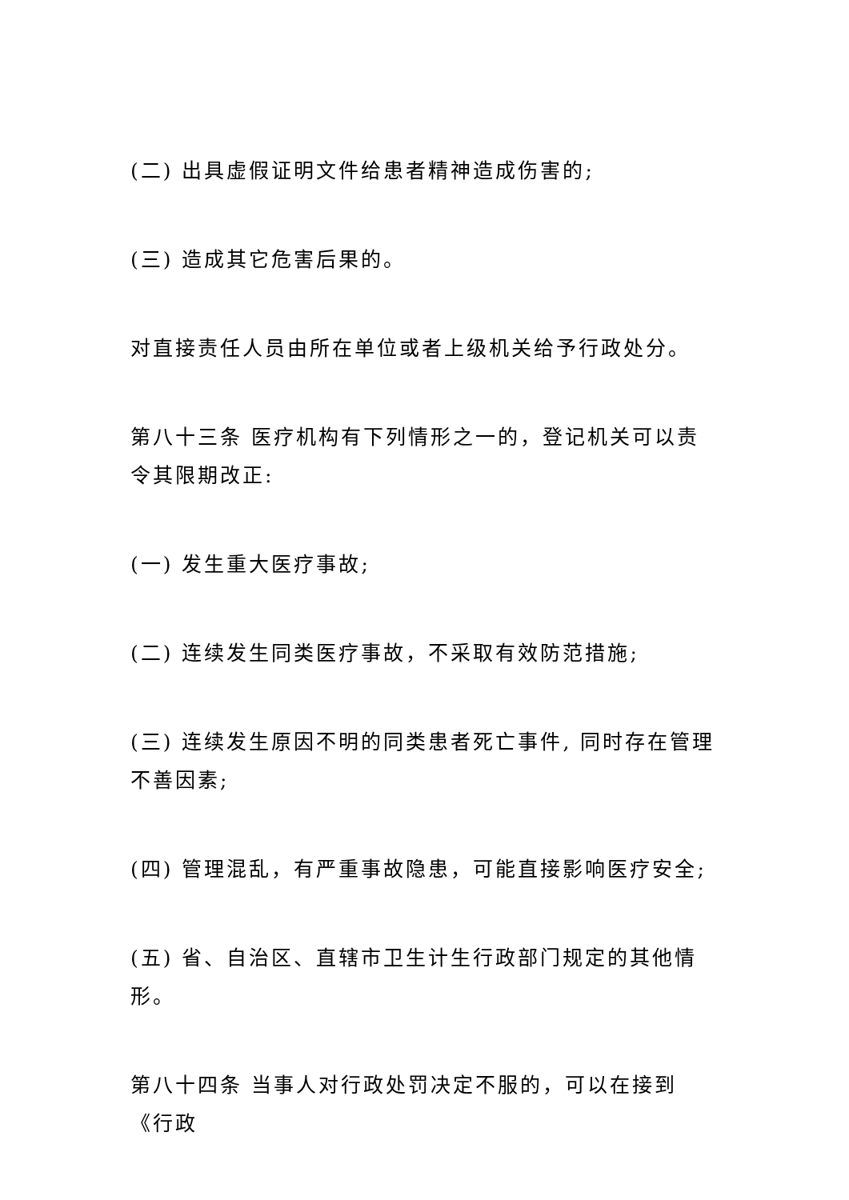(二) 出具虚假证明文件给患者精神造成伤害的;
(三) 造成其它危害后果的。
对直接责任人员由所在单位或者上级机关给予行政处分。
第八十三条 医疗机构有下列情形之一的，登记机关可以责令其限期改正:
(一) 发生重大医疗事故;
(二) 连续发生同类医疗事故，不采取有效防范措施;
(三) 连续发生原因不明的同类患者死亡事件, 同时存在管理不善因素;
(四) 管理混乱，有严重事故隐患，可能直接影响医疗安全;
(五) 省、自治区、直辖市卫生计生行政部门规定的其他情形。
第八十四条 当事人对行政处罚决定不服的，可以在接到《行政